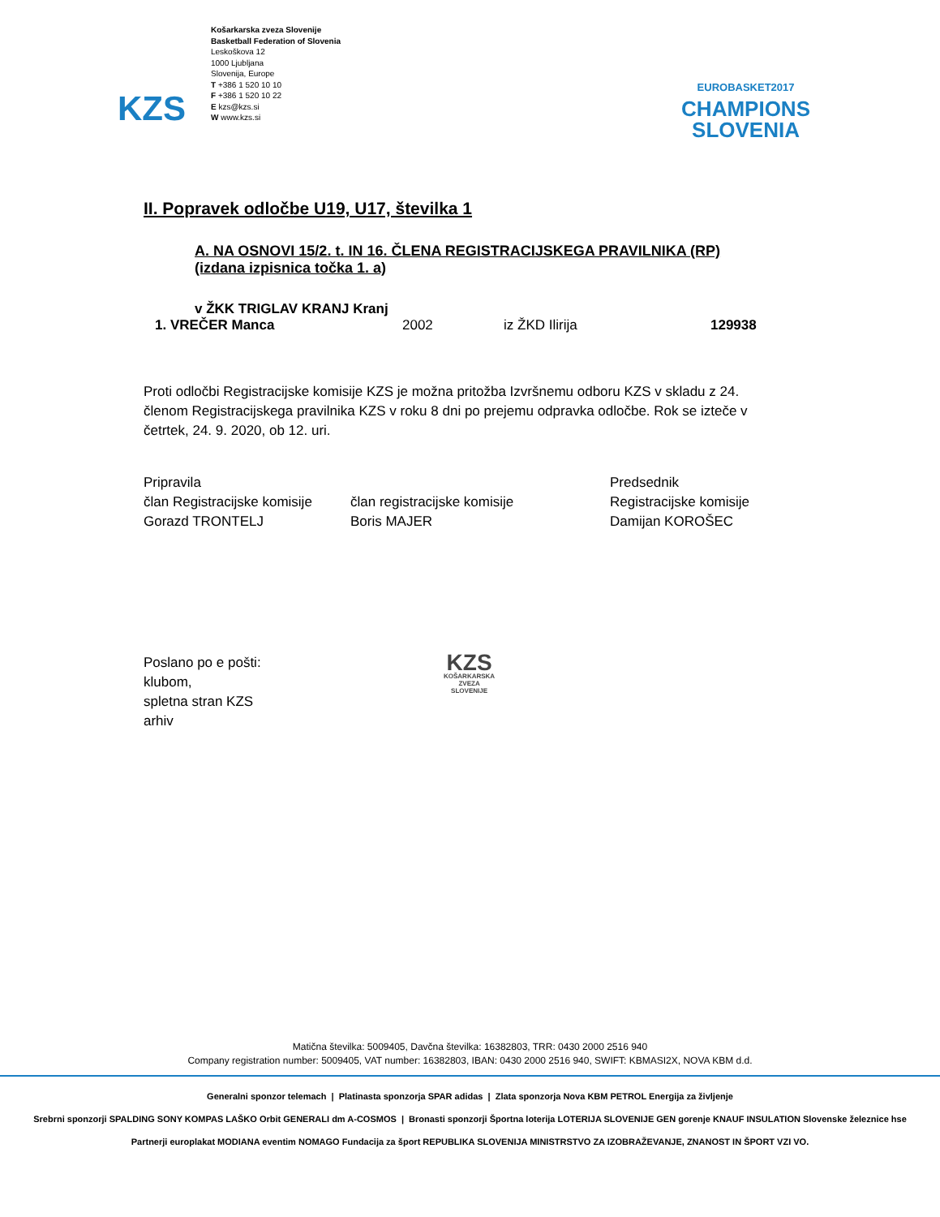KZS
Košarkarska zveza Slovenije
Basketball Federation of Slovenia
Leskoškova 12
1000 Ljubljana
Slovenija, Europe
T +386 1 520 10 10
F +386 1 520 10 22
E kzs@kzs.si
W www.kzs.si
EUROBASKET2017
CHAMPIONS
SLOVENIA
II. Popravek odločbe U19, U17, številka 1
A. NA OSNOVI 15/2. t. IN 16. ČLENA REGISTRACIJSKEGA PRAVILNIKA (RP)
(izdana izpisnica točka 1. a)
v ŽKK TRIGLAV KRANJ Kranj
1. VREČER Manca 2002 iz ŽKD Ilirija 129938
Proti odločbi Registracijske komisije KZS je možna pritožba Izvršnemu odboru KZS v skladu z 24. členom Registracijskega pravilnika KZS v roku 8 dni po prejemu odpravka odločbe. Rok se izteče v četrtek, 24. 9. 2020, ob 12. uri.
Pripravila
član Registracijske komisije
Gorazd TRONTELJ
član registracijske komisije
Boris MAJER
Predsednik
Registracijske komisije
Damijan KOROŠEC
Poslano po e pošti:
klubom,
spletna stran KZS
arhiv
KZS
KOŠARKARSKA
ZVEZA
SLOVENIJE
Matična številka: 5009405, Davčna številka: 16382803, TRR: 0430 2000 2516 940
Company registration number: 5009405, VAT number: 16382803, IBAN: 0430 2000 2516 940, SWIFT: KBMASI2X, NOVA KBM d.d.
Generalni sponzor telemach | Platinasta sponzorja SPAR adidas | Zlata sponzorja Nova KBM PETROL Energija za življenje
Srebrni sponzorji SPALDING SONY KOMPAS LAŠKO Orbit GENERALI dm A-COSMOS | Bronasti sponzorji Športna loterija LOTERIJA SLOVENIJE GEN gorenje KNAUF INSULATION Slovenske železnice hse
Partnerji europlakat MODIANA eventim NOMAGO Fundacija za šport REPUBLIKA SLOVENIJA MINISTRSTVO ZA IZOBRAŽEVANJE, ZNANOST IN ŠPORT VZI VO.